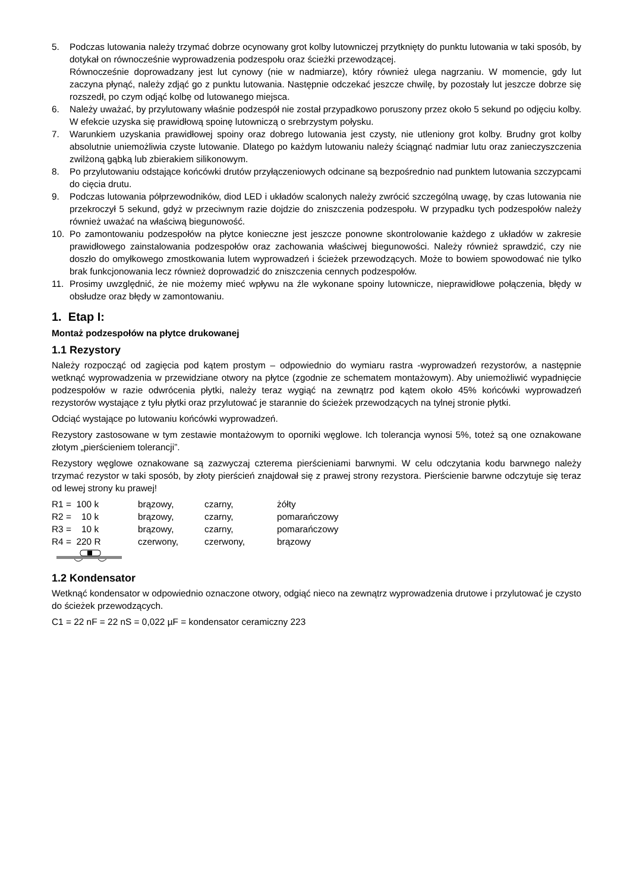5. Podczas lutowania należy trzymać dobrze ocynowany grot kolby lutowniczej przytknięty do punktu lutowania w taki sposób, by dotykał on równocześnie wyprowadzenia podzespołu oraz ścieżki przewodzącej.
Równocześnie doprowadzany jest lut cynowy (nie w nadmiarze), który również ulega nagrzaniu. W momencie, gdy lut zaczyna płynąć, należy zdjąć go z punktu lutowania. Następnie odczekać jeszcze chwilę, by pozostały lut jeszcze dobrze się rozszedł, po czym odjąć kolbę od lutowanego miejsca.
6. Należy uważać, by przylutowany właśnie podzespół nie został przypadkowo poruszony przez około 5 sekund po odjęciu kolby. W efekcie uzyska się prawidłową spoinę lutowniczą o srebrzystym połysku.
7. Warunkiem uzyskania prawidłowej spoiny oraz dobrego lutowania jest czysty, nie utleniony grot kolby. Brudny grot kolby absolutnie uniemożliwia czyste lutowanie. Dlatego po każdym lutowaniu należy ściągnąć nadmiar lutu oraz zanieczyszczenia zwilżoną gąbką lub zbierakiem silikonowym.
8. Po przylutowaniu odstające końcówki drutów przyłączeniowych odcinane są bezpośrednio nad punktem lutowania szczypcami do cięcia drutu.
9. Podczas lutowania półprzewodników, diod LED i układów scalonych należy zwrócić szczególną uwagę, by czas lutowania nie przekroczył 5 sekund, gdyż w przeciwnym razie dojdzie do zniszczenia podzespołu. W przypadku tych podzespołów należy również uważać na właściwą biegunowość.
10. Po zamontowaniu podzespołów na płytce konieczne jest jeszcze ponowne skontrolowanie każdego z układów w zakresie prawidłowego zainstalowania podzespołów oraz zachowania właściwej biegunowości. Należy również sprawdzić, czy nie doszło do omyłkowego zmostkowania lutem wyprowadzeń i ścieżek przewodzących. Może to bowiem spowodować nie tylko brak funkcjonowania lecz również doprowadzić do zniszczenia cennych podzespołów.
11. Prosimy uwzględnić, że nie możemy mieć wpływu na źle wykonane spoiny lutownicze, nieprawidłowe połączenia, błędy w obsłudze oraz błędy w zamontowaniu.
1. Etap I:
Montaż podzespołów na płytce drukowanej
1.1 Rezystory
Należy rozpocząć od zagięcia pod kątem prostym – odpowiednio do wymiaru rastra -wyprowadzeń rezystorów, a następnie wetknąć wyprowadzenia w przewidziane otwory na płytce (zgodnie ze schematem montażowym). Aby uniemożliwić wypadnięcie podzespołów w razie odwrócenia płytki, należy teraz wygiąć na zewnątrz pod kątem około 45% końcówki wyprowadzeń rezystorów wystające z tyłu płytki oraz przylutować je starannie do ścieżek przewodzących na tylnej stronie płytki.
Odciąć wystające po lutowaniu końcówki wyprowadzeń.
Rezystory zastosowane w tym zestawie montażowym to oporniki węglowe. Ich tolerancja wynosi 5%, toteż są one oznakowane złotym „pierścieniem tolerancji”.
Rezystory węglowe oznakowane są zazwyczaj czterema pierścieniami barwnymi. W celu odczytania kodu barwnego należy trzymać rezystor w taki sposób, by złoty pierścień znajdował się z prawej strony rezystora. Pierścienie barwne odczytuje się teraz od lewej strony ku prawej!
| R1 = 100 k | brązowy, | czarny, | żółty |
| R2 = 10 k | brązowy, | czarny, | pomarańczowy |
| R3 = 10 k | brązowy, | czarny, | pomarańczowy |
| R4 = 220 R | czerwony, | czerwony, | brązowy |
1.2 Kondensator
Wetknąć kondensator w odpowiednio oznaczone otwory, odgiąć nieco na zewnątrz wyprowadzenia drutowe i przylutować je czysto do ścieżek przewodzących.
C1 = 22 nF = 22 nS = 0,022 µF = kondensator ceramiczny 223